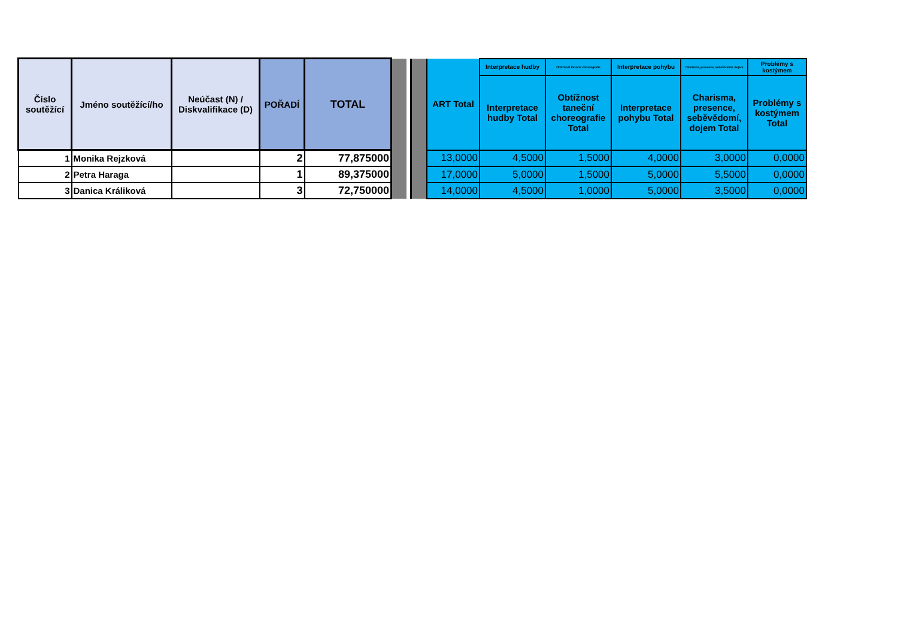| Číslo soutěžící | Jméno soutěžící/ho | Neúčast (N) / Diskvalifikace (D) | POŘADÍ | TOTAL | | | | ART Total | Interpretace hudby | Obtížnost taneční choreografie | Interpretace pohybu | Charisma, presence, seběvědomí, dojem | Problémy s kostýmem |
| | | | | | | | | | Interpretace hudby Total | Obtížnost taneční choreografie Total | Interpretace pohybu Total | Charisma, presence, seběvědomí, dojem Total | Problémy s kostýmem Total |
| 1 | Monika Rejzková | | 2 | 77,875000 | | | | 13,0000 | 4,5000 | 1,5000 | 4,0000 | 3,0000 | 0,0000 |
| 2 | Petra Haraga | | 1 | 89,375000 | | | | 17,0000 | 5,0000 | 1,5000 | 5,0000 | 5,5000 | 0,0000 |
| 3 | Danica Králiková | | 3 | 72,750000 | | | | 14,0000 | 4,5000 | 1,0000 | 5,0000 | 3,5000 | 0,0000 |